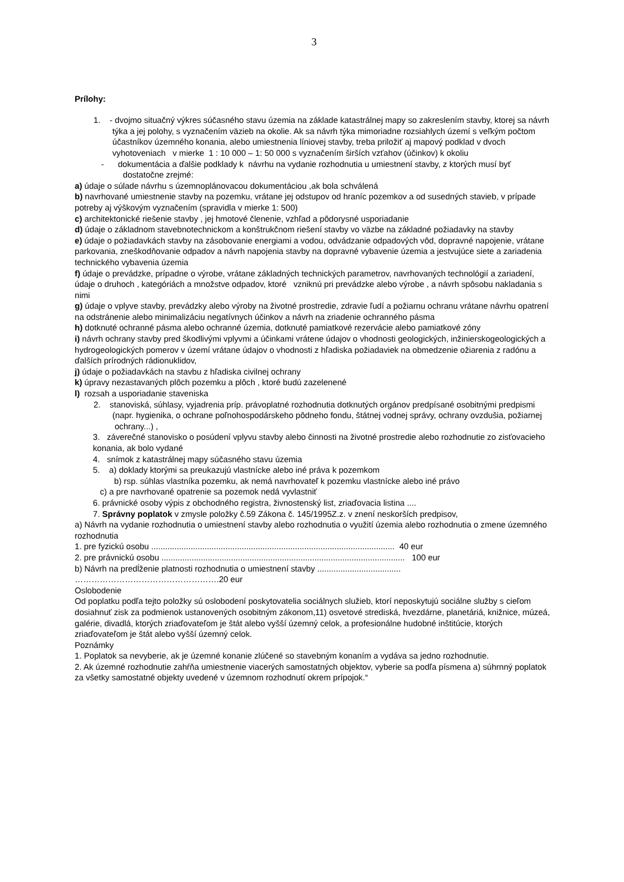3
Prílohy:
1. - dvojmo situačný výkres súčasného stavu územia na základe katastrálnej mapy so zakreslením stavby, ktorej sa návrh týka a jej polohy, s vyznačením väzieb na okolie. Ak sa návrh týka mimoriadne rozsiahlych území s veľkým počtom účastníkov územného konania, alebo umiestnenia líniovej stavby, treba priložiť aj mapový podklad v dvoch vyhotoveniach v mierke 1 : 10 000 – 1: 50 000 s vyznačením širších vzťahov (účinkov) k okoliu
- dokumentácia a ďalšie podklady k návrhu na vydanie rozhodnutia u umiestnení stavby, z ktorých musí byť dostatočne zrejmé:
a) údaje o súlade návrhu s územnoplánovacou dokumentáciou ,ak bola schválená
b) navrhované umiestnenie stavby na pozemku, vrátane jej odstupov od hraníc pozemkov a od susedných stavieb, v prípade potreby aj výškovým vyznačením (spravidla v mierke 1: 500)
c) architektonické riešenie stavby , jej hmotové členenie, vzhľad a pôdorysné usporiadanie
d) údaje o základnom stavebnotechnickom a konštrukčnom riešení stavby vo väzbe na základné požiadavky na stavby
e) údaje o požiadavkách stavby na zásobovanie energiami a vodou, odvádzanie odpadových vôd, dopravné napojenie, vrátane parkovania, zneškodňovanie odpadov a návrh napojenia stavby na dopravné vybavenie územia a jestvujúce siete a zariadenia technického vybavenia územia
f) údaje o prevádzke, prípadne o výrobe, vrátane základných technických parametrov, navrhovaných technológií a zariadení, údaje o druhoch , kategóriách a množstve odpadov, ktoré vzniknú pri prevádzke alebo výrobe , a návrh spôsobu nakladania s nimi
g) údaje o vplyve stavby, prevádzky alebo výroby na životné prostredie, zdravie ľudí a požiarnu ochranu vrátane návrhu opatrení na odstránenie alebo minimalizáciu negatívnych účinkov a návrh na zriadenie ochranného pásma
h) dotknuté ochranné pásma alebo ochranné územia, dotknuté pamiatkové rezervácie alebo pamiatkové zóny
i) návrh ochrany stavby pred škodlivými vplyvmi a účinkami vrátene údajov o vhodnosti geologických, inžinierskogeologických a hydrogeologických pomerov v území vrátane údajov o vhodnosti z hľadiska požiadaviek na obmedzenie ožiarenia z radónu a ďalších prírodných rádionuklidov,
j) údaje o požiadavkách na stavbu z hľadiska civilnej ochrany
k) úpravy nezastavaných plôch pozemku a plôch , ktoré budú zazelenené
l) rozsah a usporiadanie staveniska
2. stanoviská, súhlasy, vyjadrenia príp. právoplatné rozhodnutia dotknutých orgánov predpísané osobitnými predpismi (napr. hygienika, o ochrane poľnohospodárskeho pôdneho fondu, štátnej vodnej správy, ochrany ovzdušia, požiarnej ochrany...) ,
3. záverečné stanovisko o posúdení vplyvu stavby alebo činnosti na životné prostredie alebo rozhodnutie zo zisťovacieho konania, ak bolo vydané
4. snímok z katastrálnej mapy súčasného stavu územia
5. a) doklady ktorými sa preukazujú vlastnícke alebo iné práva k pozemkom
b) rsp. súhlas vlastníka pozemku, ak nemá navrhovateľ k pozemku vlastnícke alebo iné právo
c) a pre navrhované opatrenie sa pozemok nedá vyvlastniť
6. právnické osoby výpis z obchodného registra, živnostenský list, zriaďovacia listina ....
7. Správny poplatok v zmysle položky č.59 Zákona č. 145/1995Z.z. v znení neskorších predpisov,
a) Návrh na vydanie rozhodnutia o umiestnení stavby alebo rozhodnutia o využití územia alebo rozhodnutia o zmene územného rozhodnutia
1. pre fyzickú osobu ......................................................................................................... 40 eur
2. pre právnickú osobu ......................................................................................................... 100 eur
b) Návrh na predĺženie platnosti rozhodnutia o umiestnení stavby ....................................
…………………………………………….20 eur
Oslobodenie
Od poplatku podľa tejto položky sú oslobodení poskytovatelia sociálnych služieb, ktorí neposkytujú sociálne služby s cieľom dosiahnuť zisk za podmienok ustanovených osobitným zákonom,11) osvetové strediská, hvezdárne, planetáriá, knižnice, múzeá, galérie, divadlá, ktorých zriaďovateľom je štát alebo vyšší územný celok, a profesionálne hudobné inštitúcie, ktorých zriaďovateľom je štát alebo vyšší územný celok.
Poznámky
1. Poplatok sa nevyberie, ak je územné konanie zlúčené so stavebným konaním a vydáva sa jedno rozhodnutie.
2. Ak územné rozhodnutie zahŕňa umiestnenie viacerých samostatných objektov, vyberie sa podľa písmena a) súhrnný poplatok za všetky samostatné objekty uvedené v územnom rozhodnutí okrem prípojok.“